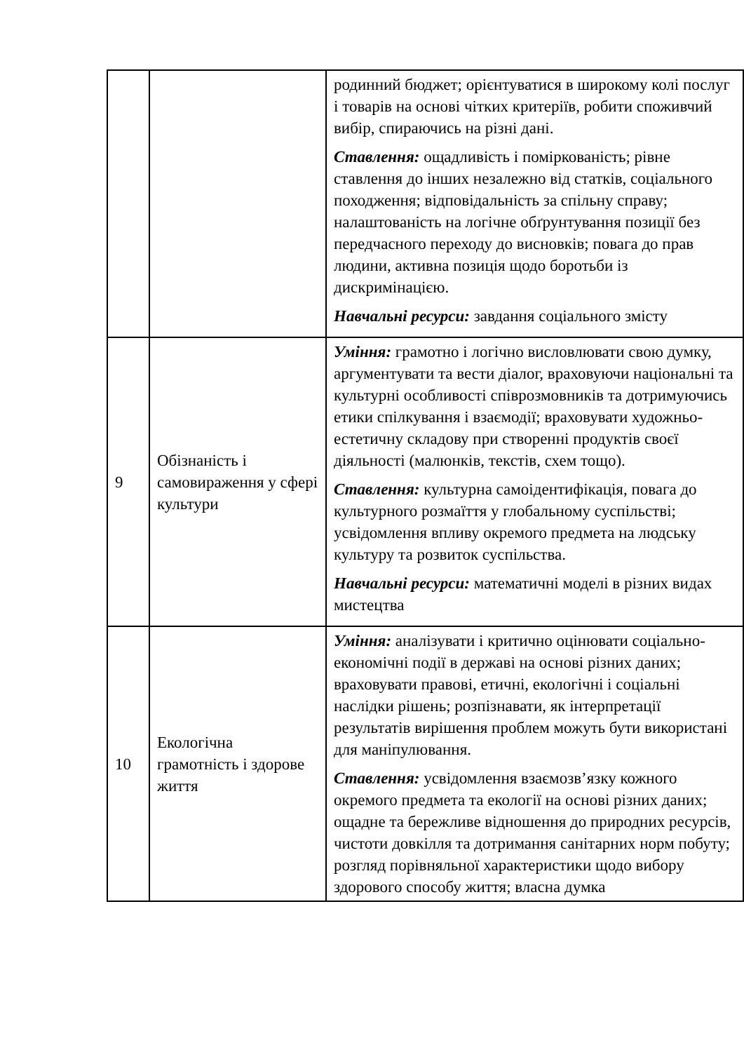| | | родинний бюджет; орієнтуватися в широкому колі послуг і товарів на основі чітких критеріїв, робити споживчий вибір, спираючись на різні дані. Ставлення: ощадливість і поміркованість; рівне ставлення до інших незалежно від статків, соціального походження; відповідальність за спільну справу; налаштованість на логічне обґрунтування позиції без передчасного переходу до висновків; повага до прав людини, активна позиція щодо боротьби із дискримінацією. Навчальні ресурси: завдання соціального змісту |
| 9 | Обізнаність і самовираження у сфері культури | Уміння: грамотно і логічно висловлювати свою думку, аргументувати та вести діалог, враховуючи національні та культурні особливості співрозмовників та дотримуючись етики спілкування і взаємодії; враховувати художньо-естетичну складову при створенні продуктів своєї діяльності (малюнків, текстів, схем тощо). Ставлення: культурна самоідентифікація, повага до культурного розмаїття у глобальному суспільстві; усвідомлення впливу окремого предмета на людську культуру та розвиток суспільства. Навчальні ресурси: математичні моделі в різних видах мистецтва |
| 10 | Екологічна грамотність і здорове життя | Уміння: аналізувати і критично оцінювати соціально-економічні події в державі на основі різних даних; враховувати правові, етичні, екологічні і соціальні наслідки рішень; розпізнавати, як інтерпретації результатів вирішення проблем можуть бути використані для маніпулювання. Ставлення: усвідомлення взаємозв’язку кожного окремого предмета та екології на основі різних даних; ощадне та бережливе відношення до природних ресурсів, чистоти довкілля та дотримання санітарних норм побуту; розгляд порівняльної характеристики щодо вибору здорового способу життя; власна думка |